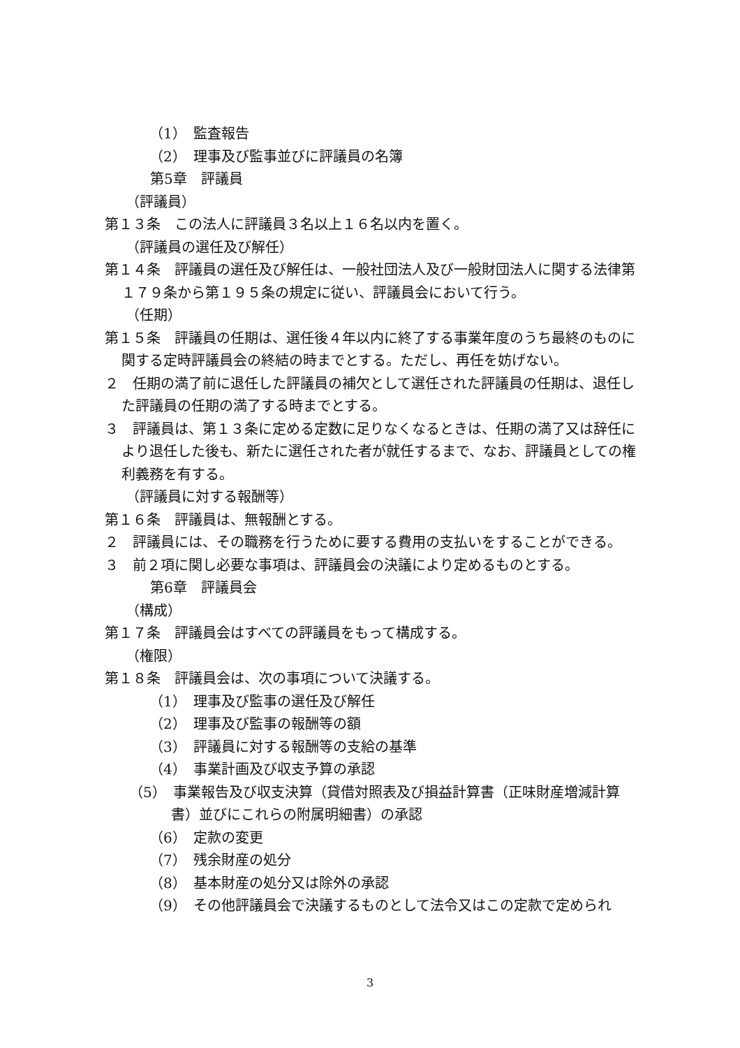（1）　監査報告
（2）　理事及び監事並びに評議員の名簿
第5章　評議員
（評議員）
第１３条　この法人に評議員３名以上１６名以内を置く。
（評議員の選任及び解任）
第１４条　評議員の選任及び解任は、一般社団法人及び一般財団法人に関する法律第１７９条から第１９５条の規定に従い、評議員会において行う。
（任期）
第１５条　評議員の任期は、選任後４年以内に終了する事業年度のうち最終のものに関する定時評議員会の終結の時までとする。ただし、再任を妨げない。
２　任期の満了前に退任した評議員の補欠として選任された評議員の任期は、退任した評議員の任期の満了する時までとする。
３　評議員は、第１３条に定める定数に足りなくなるときは、任期の満了又は辞任により退任した後も、新たに選任された者が就任するまで、なお、評議員としての権利義務を有する。
（評議員に対する報酬等）
第１６条　評議員は、無報酬とする。
２　評議員には、その職務を行うために要する費用の支払いをすることができる。
３　前２項に関し必要な事項は、評議員会の決議により定めるものとする。
第6章　評議員会
（構成）
第１７条　評議員会はすべての評議員をもって構成する。
（権限）
第１８条　評議員会は、次の事項について決議する。
（1）　理事及び監事の選任及び解任
（2）　理事及び監事の報酬等の額
（3）　評議員に対する報酬等の支給の基準
（4）　事業計画及び収支予算の承認
（5）　事業報告及び収支決算（貸借対照表及び損益計算書（正味財産増減計算書）並びにこれらの附属明細書）の承認
（6）　定款の変更
（7）　残余財産の処分
（8）　基本財産の処分又は除外の承認
（9）　その他評議員会で決議するものとして法令又はこの定款で定められ
3